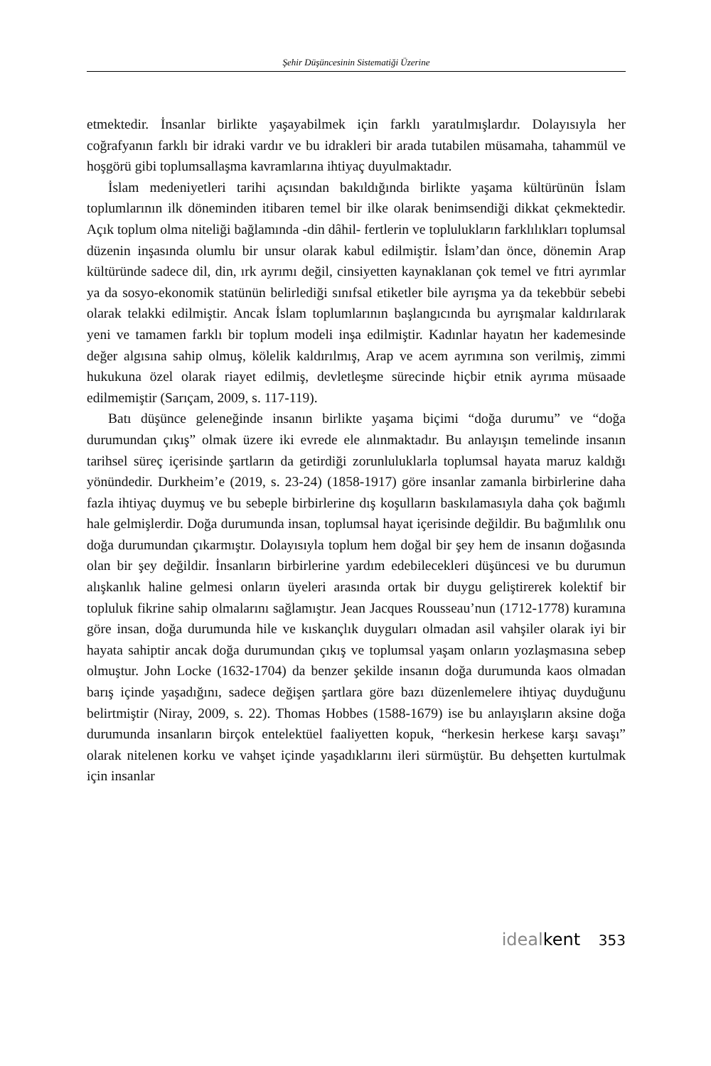Şehir Düşüncesinin Sistematiği Üzerine
etmektedir. İnsanlar birlikte yaşayabilmek için farklı yaratılmışlardır. Dolayısıyla her coğrafyanın farklı bir idraki vardır ve bu idrakleri bir arada tutabilen müsamaha, tahammül ve hoşgörü gibi toplumsallaşma kavramlarına ihtiyaç duyulmaktadır.
İslam medeniyetleri tarihi açısından bakıldığında birlikte yaşama kültürünün İslam toplumlarının ilk döneminden itibaren temel bir ilke olarak benimsendiği dikkat çekmektedir. Açık toplum olma niteliği bağlamında -din dâhil- fertlerin ve toplulukların farklılıkları toplumsal düzenin inşasında olumlu bir unsur olarak kabul edilmiştir. İslam’dan önce, dönemin Arap kültüründe sadece dil, din, ırk ayrımı değil, cinsiyetten kaynaklanan çok temel ve fıtri ayrımlar ya da sosyo-ekonomik statünün belirlediği sınıfsal etiketler bile ayrışma ya da tekebbür sebebi olarak telakki edilmiştir. Ancak İslam toplumlarının başlangıcında bu ayrışmalar kaldırılarak yeni ve tamamen farklı bir toplum modeli inşa edilmiştir. Kadınlar hayatın her kademesinde değer algısına sahip olmuş, kölelik kaldırılmış, Arap ve acem ayrımına son verilmiş, zimmi hukukuna özel olarak riayet edilmiş, devletleşme sürecinde hiçbir etnik ayrıma müsaade edilmemiştir (Sarıçam, 2009, s. 117-119).
Batı düşünce geleneğinde insanın birlikte yaşama biçimi “doğa durumu” ve “doğa durumundan çıkış” olmak üzere iki evrede ele alınmaktadır. Bu anlayışın temelinde insanın tarihsel süreç içerisinde şartların da getirdiği zorunluluklarla toplumsal hayata maruz kaldığı yönündedir. Durkheim’e (2019, s. 23-24) (1858-1917) göre insanlar zamanla birbirlerine daha fazla ihtiyaç duymuş ve bu sebeple birbirlerine dış koşulların baskılamasıyla daha çok bağımlı hale gelmişlerdir. Doğa durumunda insan, toplumsal hayat içerisinde değildir. Bu bağımlılık onu doğa durumundan çıkarmıştır. Dolayısıyla toplum hem doğal bir şey hem de insanın doğasında olan bir şey değildir. İnsanların birbirlerine yardım edebilecekleri düşüncesi ve bu durumun alışkanlık haline gelmesi onların üyeleri arasında ortak bir duygu geliştirerek kolektif bir topluluk fikrine sahip olmalarını sağlamıştır. Jean Jacques Rousseau’nun (1712-1778) kuramına göre insan, doğa durumunda hile ve kıskançlık duyguları olmadan asil vahşiler olarak iyi bir hayata sahiptir ancak doğa durumundan çıkış ve toplumsal yaşam onların yozlaşmasına sebep olmuştur. John Locke (1632-1704) da benzer şekilde insanın doğa durumunda kaos olmadan barış içinde yaşadığını, sadece değişen şartlara göre bazı düzenlemelere ihtiyaç duyduğunu belirtmiştir (Niray, 2009, s. 22). Thomas Hobbes (1588-1679) ise bu anlayışların aksine doğa durumunda insanların birçok entelektüel faaliyetten kopuk, “herkesin herkese karşı savaşı” olarak nitelenen korku ve vahşet içinde yaşadıklarını ileri sürmüştür. Bu dehşetten kurtulmak için insanlar
idealkent 353